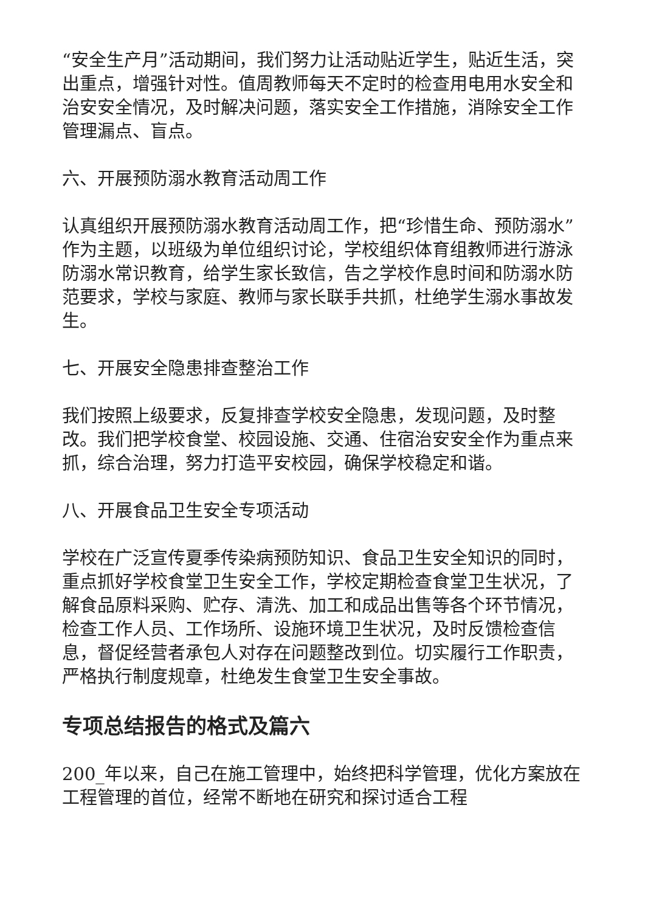“安全生产月”活动期间，我们努力让活动贴近学生，贴近生活，突出重点，增强针对性。值周教师每天不定时的检查用电用水安全和治安安全情况，及时解决问题，落实安全工作措施，消除安全工作管理漏点、盲点。
六、开展预防溺水教育活动周工作
认真组织开展预防溺水教育活动周工作，把“珍惜生命、预防溺水”作为主题，以班级为单位组织讨论，学校组织体育组教师进行游泳防溺水常识教育，给学生家长致信，告之学校作息时间和防溺水防范要求，学校与家庭、教师与家长联手共抓，杜绝学生溺水事故发生。
七、开展安全隐患排查整治工作
我们按照上级要求，反复排查学校安全隐患，发现问题，及时整改。我们把学校食堂、校园设施、交通、住宿治安安全作为重点来抓，综合治理，努力打造平安校园，确保学校稳定和谐。
八、开展食品卫生安全专项活动
学校在广泛宣传夏季传染病预防知识、食品卫生安全知识的同时，重点抓好学校食堂卫生安全工作，学校定期检查食堂卫生状况，了解食品原料采购、贮存、清洗、加工和成品出售等各个环节情况，检查工作人员、工作场所、设施环境卫生状况，及时反馈检查信息，督促经营者承包人对存在问题整改到位。切实履行工作职责，严格执行制度规章，杜绝发生食堂卫生安全事故。
专项总结报告的格式及篇六
200_年以来，自己在施工管理中，始终把科学管理，优化方案放在工程管理的首位，经常不断地在研究和探讨适合工程